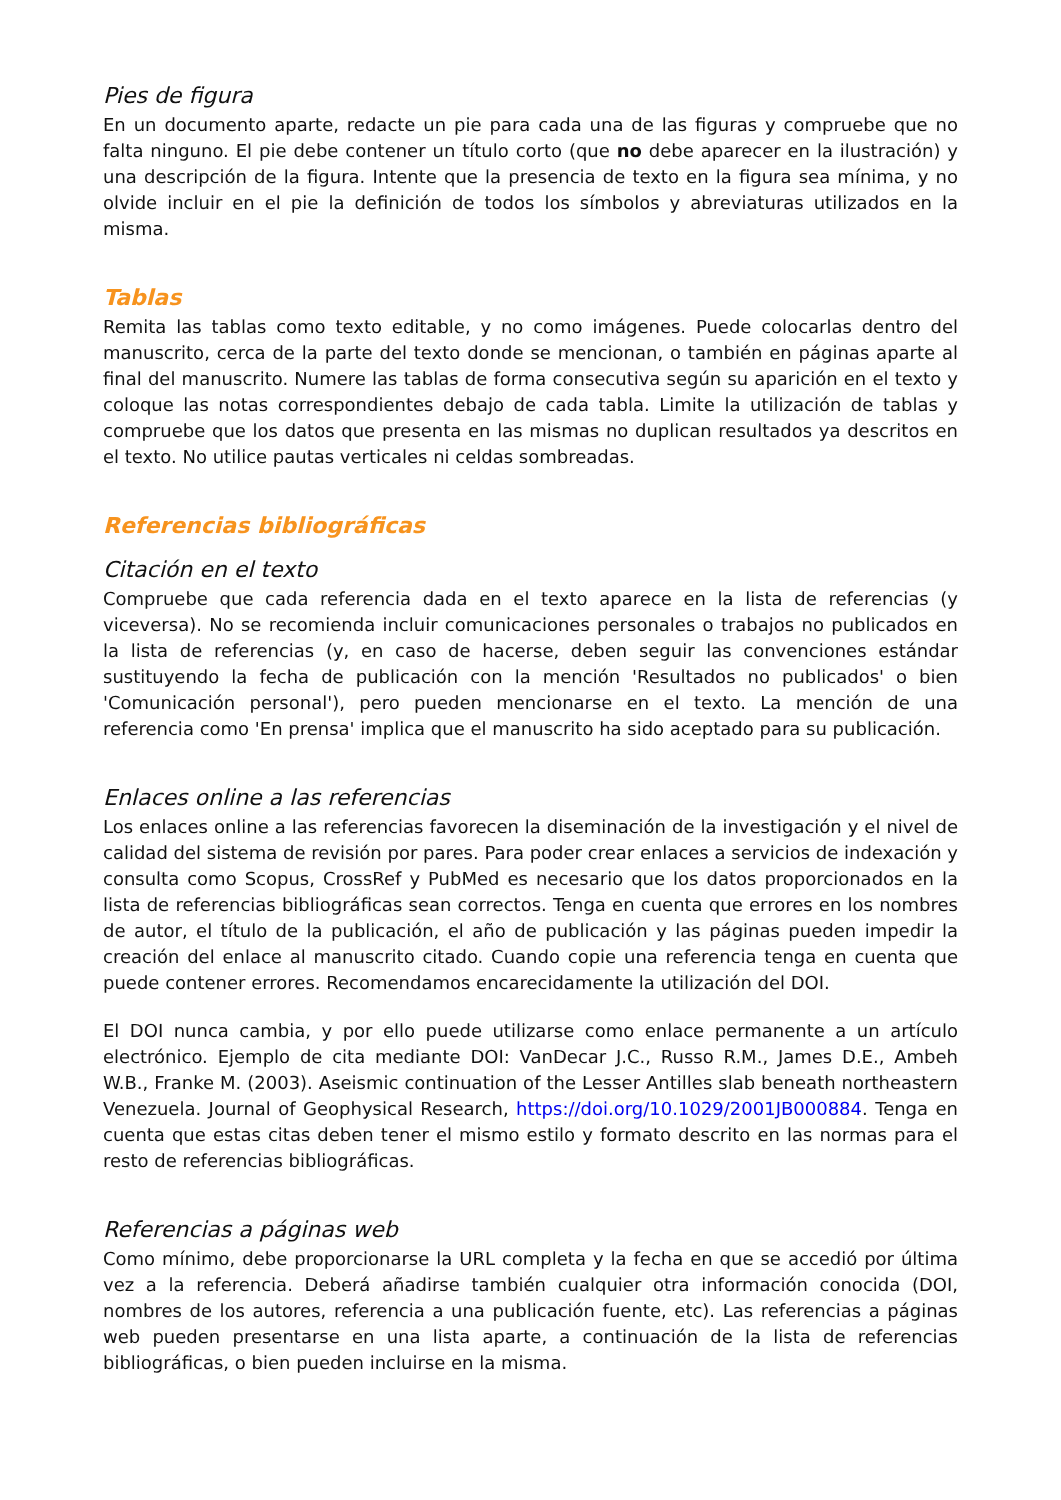Pies de figura
En un documento aparte, redacte un pie para cada una de las figuras y compruebe que no falta ninguno. El pie debe contener un título corto (que no debe aparecer en la ilustración) y una descripción de la figura. Intente que la presencia de texto en la figura sea mínima, y no olvide incluir en el pie la definición de todos los símbolos y abreviaturas utilizados en la misma.
Tablas
Remita las tablas como texto editable, y no como imágenes. Puede colocarlas dentro del manuscrito, cerca de la parte del texto donde se mencionan, o también en páginas aparte al final del manuscrito. Numere las tablas de forma consecutiva según su aparición en el texto y coloque las notas correspondientes debajo de cada tabla. Limite la utilización de tablas y compruebe que los datos que presenta en las mismas no duplican resultados ya descritos en el texto. No utilice pautas verticales ni celdas sombreadas.
Referencias bibliográficas
Citación en el texto
Compruebe que cada referencia dada en el texto aparece en la lista de referencias (y viceversa). No se recomienda incluir comunicaciones personales o trabajos no publicados en la lista de referencias (y, en caso de hacerse, deben seguir las convenciones estándar sustituyendo la fecha de publicación con la mención 'Resultados no publicados' o bien 'Comunicación personal'), pero pueden mencionarse en el texto. La mención de una referencia como 'En prensa' implica que el manuscrito ha sido aceptado para su publicación.
Enlaces online a las referencias
Los enlaces online a las referencias favorecen la diseminación de la investigación y el nivel de calidad del sistema de revisión por pares. Para poder crear enlaces a servicios de indexación y consulta como Scopus, CrossRef y PubMed es necesario que los datos proporcionados en la lista de referencias bibliográficas sean correctos. Tenga en cuenta que errores en los nombres de autor, el título de la publicación, el año de publicación y las páginas pueden impedir la creación del enlace al manuscrito citado. Cuando copie una referencia tenga en cuenta que puede contener errores. Recomendamos encarecidamente la utilización del DOI.
El DOI nunca cambia, y por ello puede utilizarse como enlace permanente a un artículo electrónico. Ejemplo de cita mediante DOI: VanDecar J.C., Russo R.M., James D.E., Ambeh W.B., Franke M. (2003). Aseismic continuation of the Lesser Antilles slab beneath northeastern Venezuela. Journal of Geophysical Research, https://doi.org/10.1029/2001JB000884. Tenga en cuenta que estas citas deben tener el mismo estilo y formato descrito en las normas para el resto de referencias bibliográficas.
Referencias a páginas web
Como mínimo, debe proporcionarse la URL completa y la fecha en que se accedió por última vez a la referencia. Deberá añadirse también cualquier otra información conocida (DOI, nombres de los autores, referencia a una publicación fuente, etc). Las referencias a páginas web pueden presentarse en una lista aparte, a continuación de la lista de referencias bibliográficas, o bien pueden incluirse en la misma.